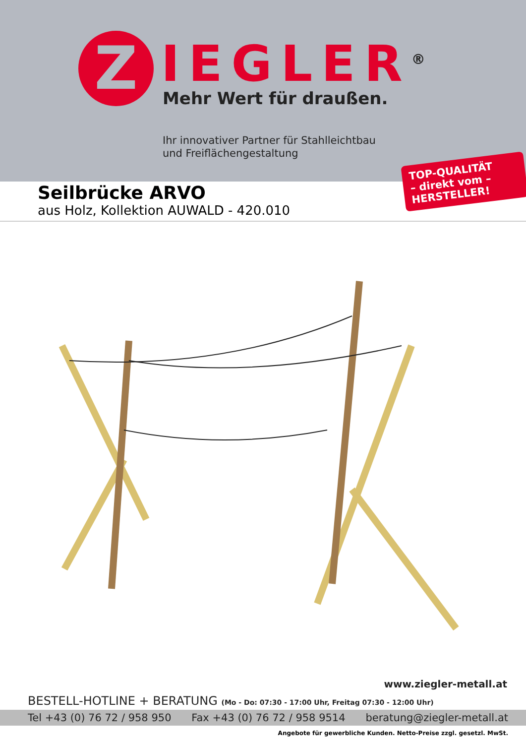Z IEGLER<sup>®</sup>
Mehr Wert für draußen.
Ihr innovativer Partner für Stahlleichtbau
und Freiflächengestaltung
TOP-QUALITÄT
– direkt vom –
HERSTELLER!
Seilbrücke ARVO
aus Holz, Kollektion AUWALD - 420.010
www.ziegler-metall.at
BESTELL-HOTLINE + BERATUNG (Mo - Do: 07:30 - 17:00 Uhr, Freitag 07:30 - 12:00 Uhr)
Tel +43 (0) 76 72 / 958 950 Fax +43 (0) 76 72 / 958 9514 beratung@ziegler-metall.at
Angebote für gewerbliche Kunden. Netto-Preise zzgl. gesetzl. MwSt.